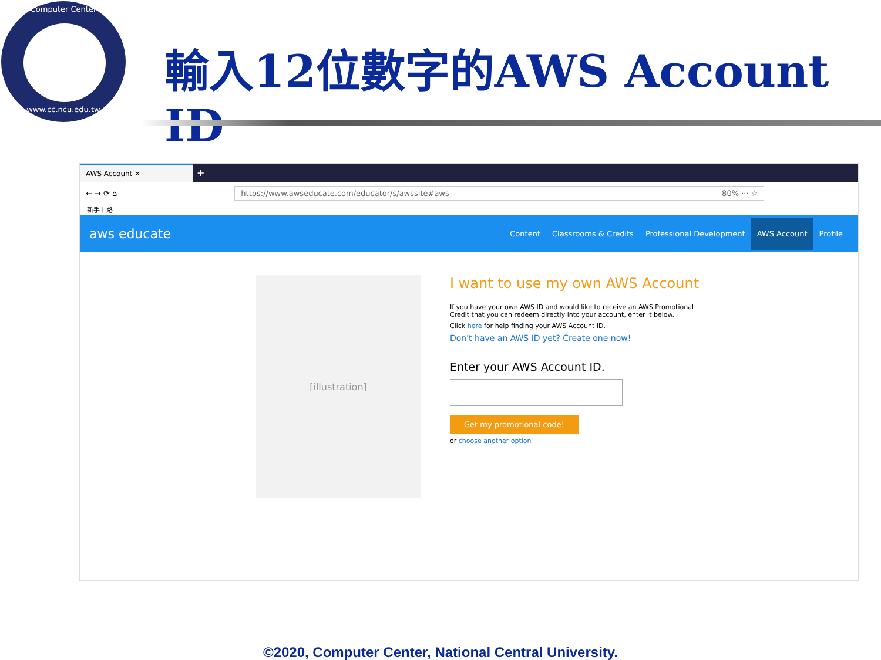Computer Center
www.cc.ncu.edu.tw
輸入12位數字的AWS Account ID
AWS Account ✕
+
← → ⟳ ⌂
https://www.awseducate.com/educator/s/awssite#aws 80% ··· ☆
新手上路
aws educate Content Classrooms & Credits Professional Development AWS Account Profile
[illustration]
I want to use my own AWS Account
If you have your own AWS ID and would like to receive an AWS Promotional Credit that you can redeem directly into your account, enter it below.
Click here for help finding your AWS Account ID.
Don't have an AWS ID yet? Create one now!
Enter your AWS Account ID.
Get my promotional code!
or choose another option
©2020, Computer Center, National Central University.